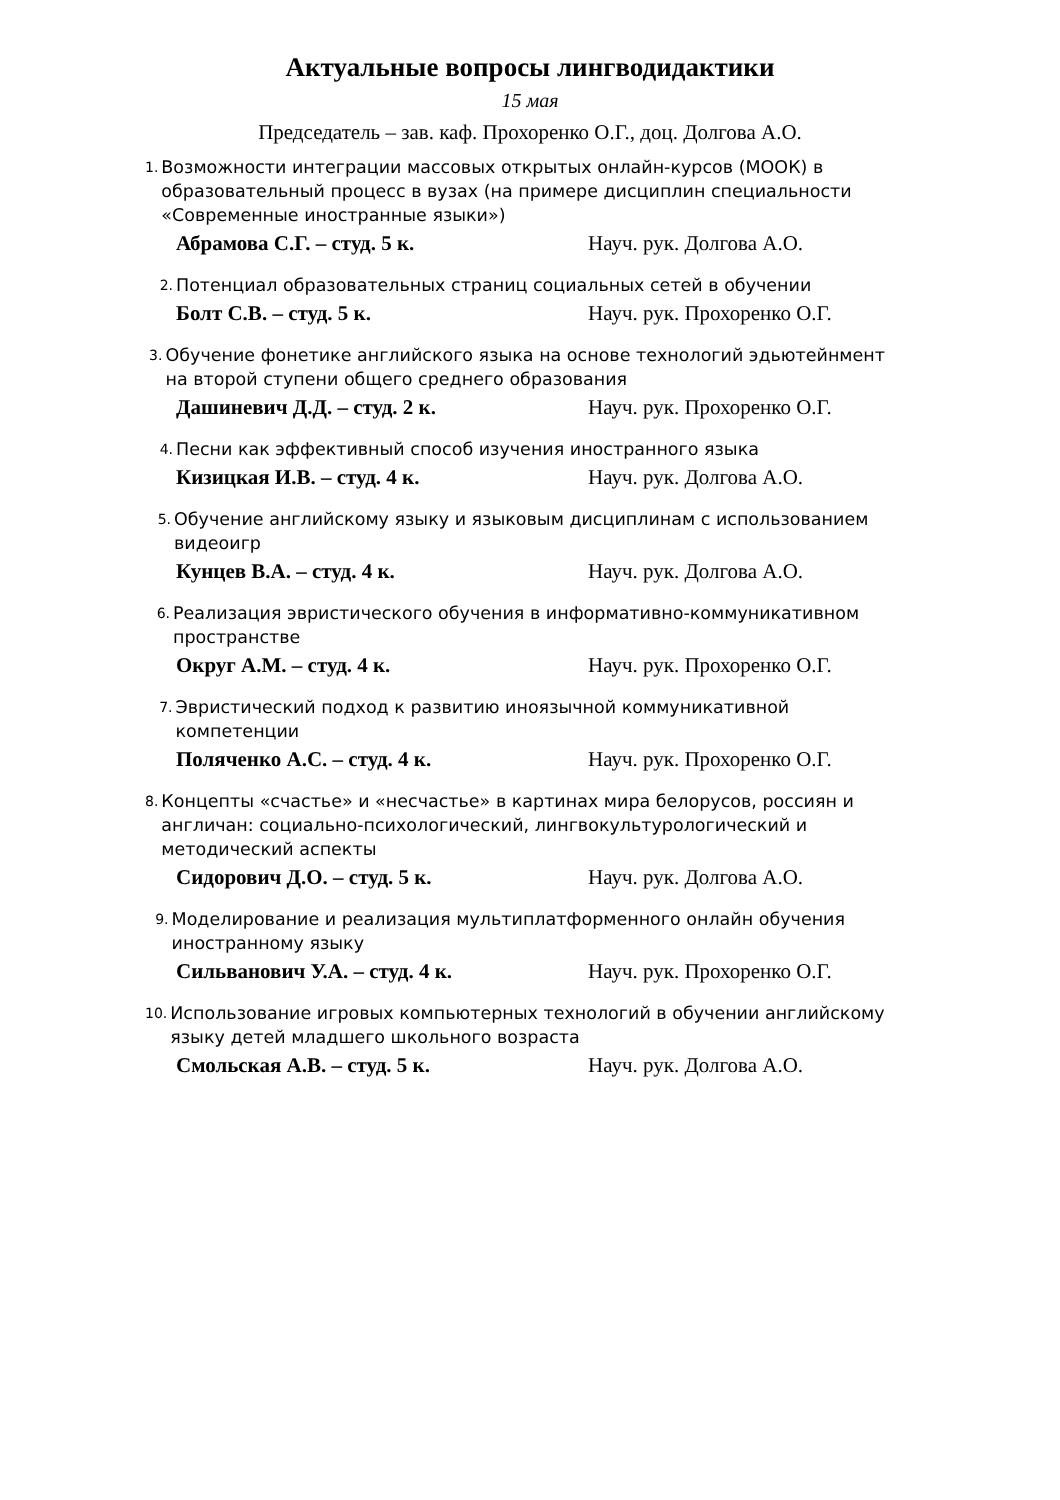Актуальные вопросы лингводидактики
15 мая
Председатель – зав. каф. Прохоренко О.Г., доц. Долгова А.О.
1. Возможности интеграции массовых открытых онлайн-курсов (МООК) в образовательный процесс в вузах (на примере дисциплин специальности «Современные иностранные языки»)
Абрамова С.Г. – студ. 5 к. Науч. рук. Долгова А.О.
2. Потенциал образовательных страниц социальных сетей в обучении
Болт С.В. – студ. 5 к. Науч. рук. Прохоренко О.Г.
3. Обучение фонетике английского языка на основе технологий эдьютейнмент на второй ступени общего среднего образования
Дашиневич Д.Д. – студ. 2 к. Науч. рук. Прохоренко О.Г.
4. Песни как эффективный способ изучения иностранного языка
Кизицкая И.В. – студ. 4 к. Науч. рук. Долгова А.О.
5. Обучение английскому языку и языковым дисциплинам с использованием видеоигр
Кунцев В.А. – студ. 4 к. Науч. рук. Долгова А.О.
6. Реализация эвристического обучения в информативно-коммуникативном пространстве
Округ А.М. – студ. 4 к. Науч. рук. Прохоренко О.Г.
7. Эвристический подход к развитию иноязычной коммуникативной компетенции
Поляченко А.С. – студ. 4 к. Науч. рук. Прохоренко О.Г.
8. Концепты «счастье» и «несчастье» в картинах мира белорусов, россиян и англичан: социально-психологический, лингвокультурологический и методический аспекты
Сидорович Д.О. – студ. 5 к. Науч. рук. Долгова А.О.
9. Моделирование и реализация мультиплатформенного онлайн обучения иностранному языку
Сильванович У.А. – студ. 4 к. Науч. рук. Прохоренко О.Г.
10. Использование игровых компьютерных технологий в обучении английскому языку детей младшего школьного возраста
Смольская А.В. – студ. 5 к. Науч. рук. Долгова А.О.